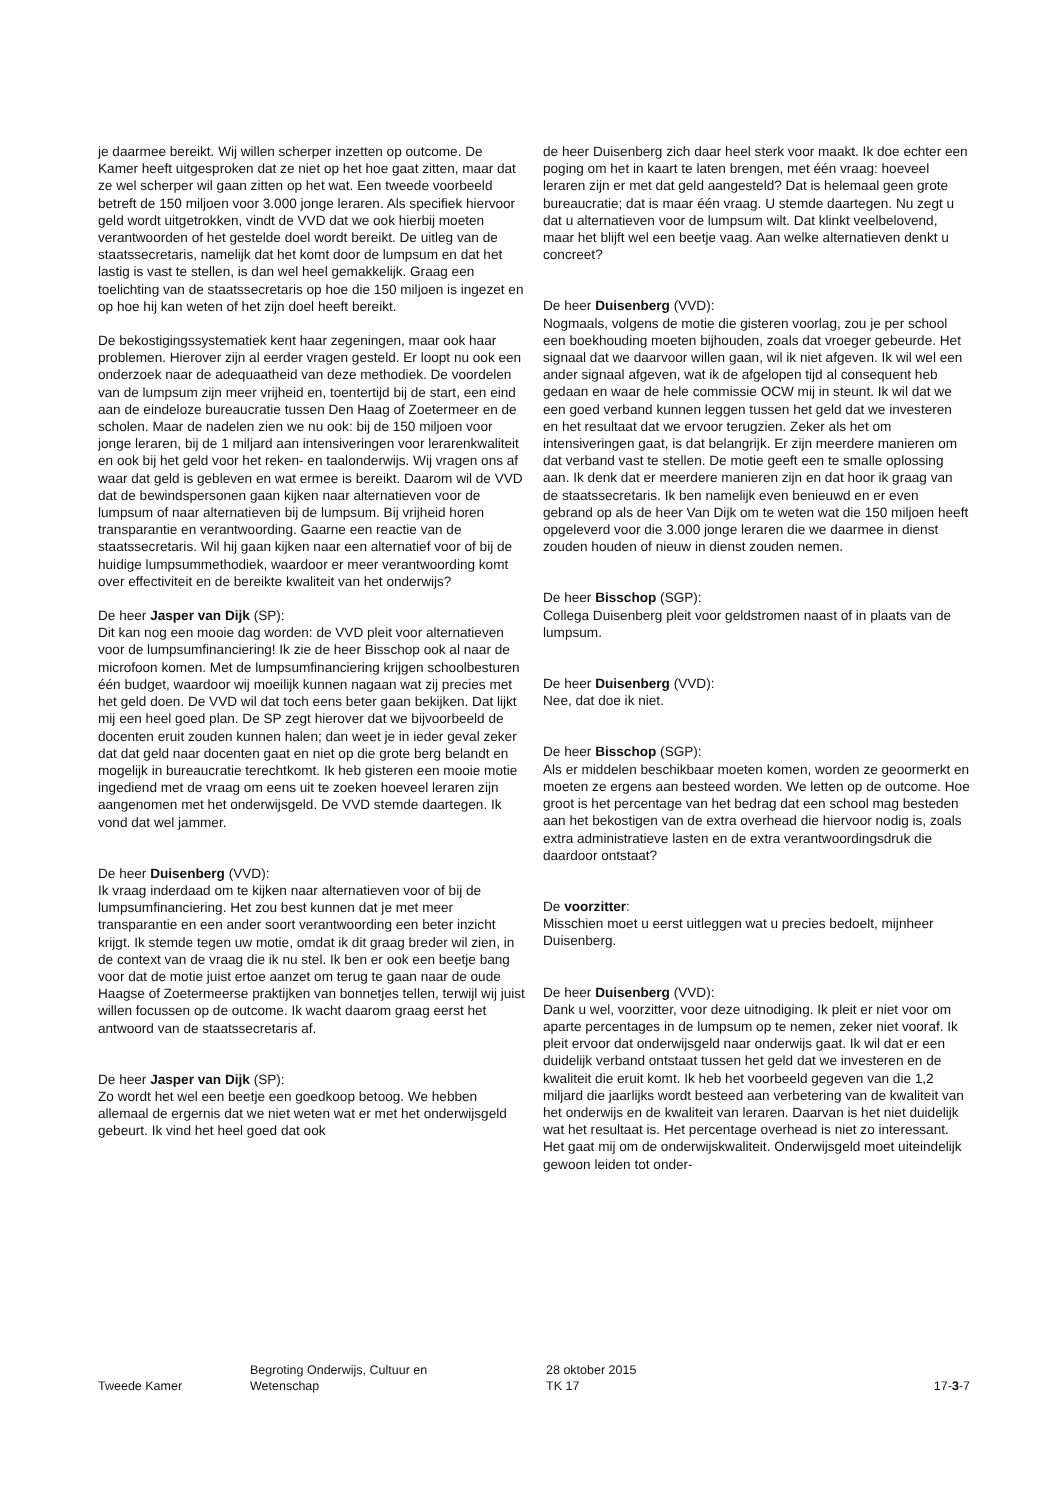je daarmee bereikt. Wij willen scherper inzetten op outcome. De Kamer heeft uitgesproken dat ze niet op het hoe gaat zitten, maar dat ze wel scherper wil gaan zitten op het wat. Een tweede voorbeeld betreft de 150 miljoen voor 3.000 jonge leraren. Als specifiek hiervoor geld wordt uitgetrokken, vindt de VVD dat we ook hierbij moeten verantwoorden of het gestelde doel wordt bereikt. De uitleg van de staatssecretaris, namelijk dat het komt door de lumpsum en dat het lastig is vast te stellen, is dan wel heel gemakkelijk. Graag een toelichting van de staatssecretaris op hoe die 150 miljoen is ingezet en op hoe hij kan weten of het zijn doel heeft bereikt.
De bekostigingssystematiek kent haar zegeningen, maar ook haar problemen. Hierover zijn al eerder vragen gesteld. Er loopt nu ook een onderzoek naar de adequaatheid van deze methodiek. De voordelen van de lumpsum zijn meer vrijheid en, toentertijd bij de start, een eind aan de eindeloze bureaucratie tussen Den Haag of Zoetermeer en de scholen. Maar de nadelen zien we nu ook: bij de 150 miljoen voor jonge leraren, bij de 1 miljard aan intensiveringen voor lerarenkwaliteit en ook bij het geld voor het reken- en taalonderwijs. Wij vragen ons af waar dat geld is gebleven en wat ermee is bereikt. Daarom wil de VVD dat de bewindspersonen gaan kijken naar alternatieven voor de lumpsum of naar alternatieven bij de lumpsum. Bij vrijheid horen transparantie en verantwoording. Gaarne een reactie van de staatssecretaris. Wil hij gaan kijken naar een alternatief voor of bij de huidige lumpsummethodiek, waardoor er meer verantwoording komt over effectiviteit en de bereikte kwaliteit van het onderwijs?
De heer Jasper van Dijk (SP):
Dit kan nog een mooie dag worden: de VVD pleit voor alternatieven voor de lumpsumfinanciering! Ik zie de heer Bisschop ook al naar de microfoon komen. Met de lumpsumfinanciering krijgen schoolbesturen één budget, waardoor wij moeilijk kunnen nagaan wat zij precies met het geld doen. De VVD wil dat toch eens beter gaan bekijken. Dat lijkt mij een heel goed plan. De SP zegt hierover dat we bijvoorbeeld de docenten eruit zouden kunnen halen; dan weet je in ieder geval zeker dat dat geld naar docenten gaat en niet op die grote berg belandt en mogelijk in bureaucratie terechtkomt. Ik heb gisteren een mooie motie ingediend met de vraag om eens uit te zoeken hoeveel leraren zijn aangenomen met het onderwijsgeld. De VVD stemde daartegen. Ik vond dat wel jammer.
De heer Duisenberg (VVD):
Ik vraag inderdaad om te kijken naar alternatieven voor of bij de lumpsumfinanciering. Het zou best kunnen dat je met meer transparantie en een ander soort verantwoording een beter inzicht krijgt. Ik stemde tegen uw motie, omdat ik dit graag breder wil zien, in de context van de vraag die ik nu stel. Ik ben er ook een beetje bang voor dat de motie juist ertoe aanzet om terug te gaan naar de oude Haagse of Zoetermeerse praktijken van bonnetjes tellen, terwijl wij juist willen focussen op de outcome. Ik wacht daarom graag eerst het antwoord van de staatssecretaris af.
De heer Jasper van Dijk (SP):
Zo wordt het wel een beetje een goedkoop betoog. We hebben allemaal de ergernis dat we niet weten wat er met het onderwijsgeld gebeurt. Ik vind het heel goed dat ook
de heer Duisenberg zich daar heel sterk voor maakt. Ik doe echter een poging om het in kaart te laten brengen, met één vraag: hoeveel leraren zijn er met dat geld aangesteld? Dat is helemaal geen grote bureaucratie; dat is maar één vraag. U stemde daartegen. Nu zegt u dat u alternatieven voor de lumpsum wilt. Dat klinkt veelbelovend, maar het blijft wel een beetje vaag. Aan welke alternatieven denkt u concreet?
De heer Duisenberg (VVD):
Nogmaals, volgens de motie die gisteren voorlag, zou je per school een boekhouding moeten bijhouden, zoals dat vroeger gebeurde. Het signaal dat we daarvoor willen gaan, wil ik niet afgeven. Ik wil wel een ander signaal afgeven, wat ik de afgelopen tijd al consequent heb gedaan en waar de hele commissie OCW mij in steunt. Ik wil dat we een goed verband kunnen leggen tussen het geld dat we investeren en het resultaat dat we ervoor terugzien. Zeker als het om intensiveringen gaat, is dat belangrijk. Er zijn meerdere manieren om dat verband vast te stellen. De motie geeft een te smalle oplossing aan. Ik denk dat er meerdere manieren zijn en dat hoor ik graag van de staatssecretaris. Ik ben namelijk even benieuwd en er even gebrand op als de heer Van Dijk om te weten wat die 150 miljoen heeft opgeleverd voor die 3.000 jonge leraren die we daarmee in dienst zouden houden of nieuw in dienst zouden nemen.
De heer Bisschop (SGP):
Collega Duisenberg pleit voor geldstromen naast of in plaats van de lumpsum.
De heer Duisenberg (VVD):
Nee, dat doe ik niet.
De heer Bisschop (SGP):
Als er middelen beschikbaar moeten komen, worden ze geoormerkt en moeten ze ergens aan besteed worden. We letten op de outcome. Hoe groot is het percentage van het bedrag dat een school mag besteden aan het bekostigen van de extra overhead die hiervoor nodig is, zoals extra administratieve lasten en de extra verantwoordingsdruk die daardoor ontstaat?
De voorzitter:
Misschien moet u eerst uitleggen wat u precies bedoelt, mijnheer Duisenberg.
De heer Duisenberg (VVD):
Dank u wel, voorzitter, voor deze uitnodiging. Ik pleit er niet voor om aparte percentages in de lumpsum op te nemen, zeker niet vooraf. Ik pleit ervoor dat onderwijsgeld naar onderwijs gaat. Ik wil dat er een duidelijk verband ontstaat tussen het geld dat we investeren en de kwaliteit die eruit komt. Ik heb het voorbeeld gegeven van die 1,2 miljard die jaarlijks wordt besteed aan verbetering van de kwaliteit van het onderwijs en de kwaliteit van leraren. Daarvan is het niet duidelijk wat het resultaat is. Het percentage overhead is niet zo interessant. Het gaat mij om de onderwijskwaliteit. Onderwijsgeld moet uiteindelijk gewoon leiden tot onder-
Tweede Kamer
Begroting Onderwijs, Cultuur en
Wetenschap
28 oktober 2015
TK 17
17-3-7